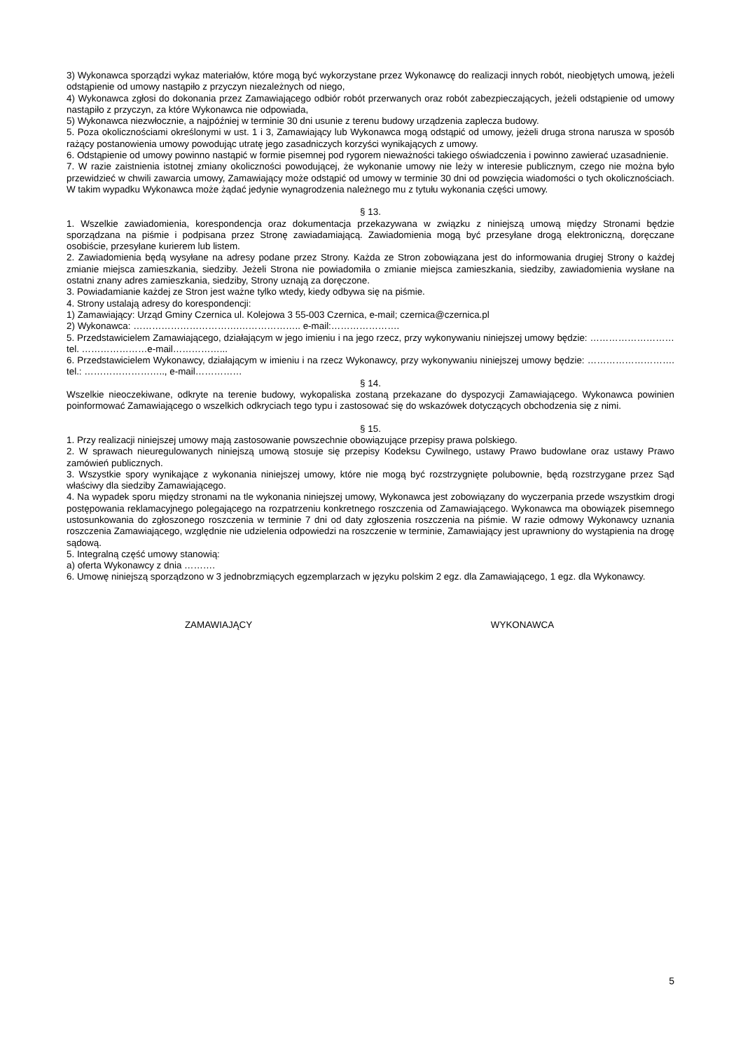3) Wykonawca sporządzi wykaz materiałów, które mogą być wykorzystane przez Wykonawcę do realizacji innych robót, nieobjętych umową, jeżeli odstąpienie od umowy nastąpiło z przyczyn niezależnych od niego,
4) Wykonawca zgłosi do dokonania przez Zamawiającego odbiór robót przerwanych oraz robót zabezpieczających, jeżeli odstąpienie od umowy nastąpiło z przyczyn, za które Wykonawca nie odpowiada,
5) Wykonawca niezwłocznie, a najpóźniej w terminie 30 dni usunie z terenu budowy urządzenia zaplecza budowy.
5. Poza okolicznościami określonymi w ust. 1 i 3, Zamawiający lub Wykonawca mogą odstąpić od umowy, jeżeli druga strona narusza w sposób rażący postanowienia umowy powodując utratę jego zasadniczych korzyści wynikających z umowy.
6. Odstąpienie od umowy powinno nastąpić w formie pisemnej pod rygorem nieważności takiego oświadczenia i powinno zawierać uzasadnienie.
7. W razie zaistnienia istotnej zmiany okoliczności powodującej, że wykonanie umowy nie leży w interesie publicznym, czego nie można było przewidzieć w chwili zawarcia umowy, Zamawiający może odstąpić od umowy w terminie 30 dni od powzięcia wiadomości o tych okolicznościach. W takim wypadku Wykonawca może żądać jedynie wynagrodzenia należnego mu z tytułu wykonania części umowy.
§ 13.
1. Wszelkie zawiadomienia, korespondencja oraz dokumentacja przekazywana w związku z niniejszą umową między Stronami będzie sporządzana na piśmie i podpisana przez Stronę zawiadamiającą. Zawiadomienia mogą być przesyłane drogą elektroniczną, doręczane osobiście, przesyłane kurierem lub listem.
2. Zawiadomienia będą wysyłane na adresy podane przez Strony. Każda ze Stron zobowiązana jest do informowania drugiej Strony o każdej zmianie miejsca zamieszkania, siedziby. Jeżeli Strona nie powiadomiła o zmianie miejsca zamieszkania, siedziby, zawiadomienia wysłane na ostatni znany adres zamieszkania, siedziby, Strony uznają za doręczone.
3. Powiadamianie każdej ze Stron jest ważne tylko wtedy, kiedy odbywa się na piśmie.
4. Strony ustalają adresy do korespondencji:
1) Zamawiający: Urząd Gminy Czernica ul. Kolejowa 3 55-003 Czernica, e-mail; czernica@czernica.pl
2) Wykonawca: …………………………….……………….. e-mail:………………….
5. Przedstawicielem Zamawiającego, działającym w jego imieniu i na jego rzecz, przy wykonywaniu niniejszej umowy będzie: ………………………tel. …………………e-mail……………...
6. Przedstawicielem Wykonawcy, działającym w imieniu i na rzecz Wykonawcy, przy wykonywaniu niniejszej umowy będzie: ………………………. tel.: …………………….., e-mail……………
§ 14.
Wszelkie nieoczekiwane, odkryte na terenie budowy, wykopaliska zostaną przekazane do dyspozycji Zamawiającego. Wykonawca powinien poinformować Zamawiającego o wszelkich odkryciach tego typu i zastosować się do wskazówek dotyczących obchodzenia się z nimi.
§ 15.
1. Przy realizacji niniejszej umowy mają zastosowanie powszechnie obowiązujące przepisy prawa polskiego.
2. W sprawach nieuregulowanych niniejszą umową stosuje się przepisy Kodeksu Cywilnego, ustawy Prawo budowlane oraz ustawy Prawo zamówień publicznych.
3. Wszystkie spory wynikające z wykonania niniejszej umowy, które nie mogą być rozstrzygnięte polubownie, będą rozstrzygane przez Sąd właściwy dla siedziby Zamawiającego.
4. Na wypadek sporu między stronami na tle wykonania niniejszej umowy, Wykonawca jest zobowiązany do wyczerpania przede wszystkim drogi postępowania reklamacyjnego polegającego na rozpatrzeniu konkretnego roszczenia od Zamawiającego. Wykonawca ma obowiązek pisemnego ustosunkowania do zgłoszonego roszczenia w terminie 7 dni od daty zgłoszenia roszczenia na piśmie. W razie odmowy Wykonawcy uznania roszczenia Zamawiającego, względnie nie udzielenia odpowiedzi na roszczenie w terminie, Zamawiający jest uprawniony do wystąpienia na drogę sądową.
5. Integralną część umowy stanowią:
a) oferta Wykonawcy z dnia ……….
6. Umowę niniejszą sporządzono w 3 jednobrzmiących egzemplarzach w języku polskim 2 egz. dla Zamawiającego, 1 egz. dla Wykonawcy.
ZAMAWIAJĄCY WYKONAWCA
5